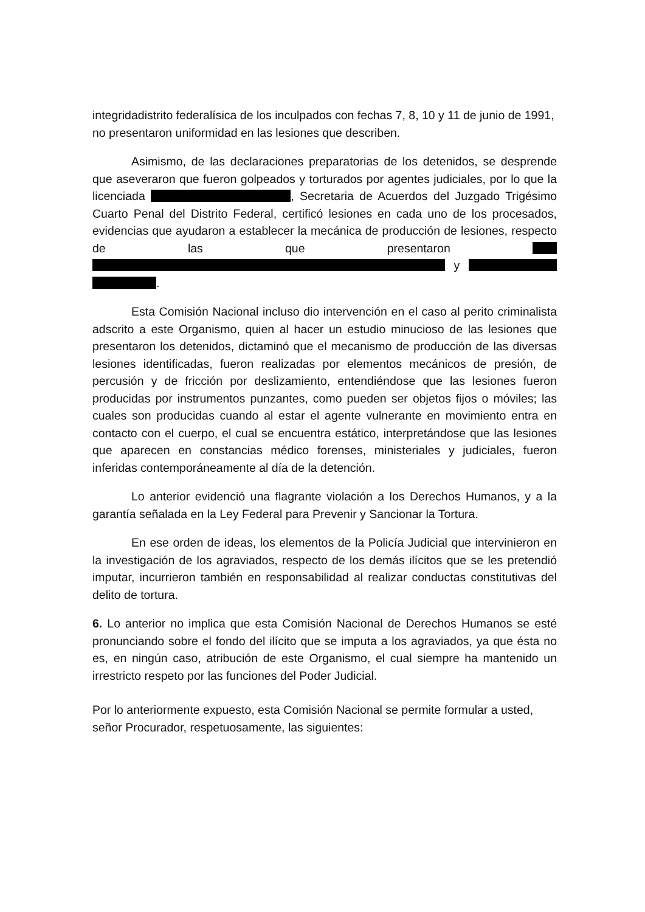integridadistrito federalísica de los inculpados con fechas 7, 8, 10 y 11 de junio de 1991, no presentaron uniformidad en las lesiones que describen.
Asimismo, de las declaraciones preparatorias de los detenidos, se desprende que aseveraron que fueron golpeados y torturados por agentes judiciales, por lo que la licenciada , Secretaria de Acuerdos del Juzgado Trigésimo Cuarto Penal del Distrito Federal, certificó lesiones en cada uno de los procesados, evidencias que ayudaron a establecer la mecánica de producción de lesiones, respecto de las que presentaron y .
Esta Comisión Nacional incluso dio intervención en el caso al perito criminalista adscrito a este Organismo, quien al hacer un estudio minucioso de las lesiones que presentaron los detenidos, dictaminó que el mecanismo de producción de las diversas lesiones identificadas, fueron realizadas por elementos mecánicos de presión, de percusión y de fricción por deslizamiento, entendiéndose que las lesiones fueron producidas por instrumentos punzantes, como pueden ser objetos fijos o móviles; las cuales son producidas cuando al estar el agente vulnerante en movimiento entra en contacto con el cuerpo, el cual se encuentra estático, interpretándose que las lesiones que aparecen en constancias médico forenses, ministeriales y judiciales, fueron inferidas contemporáneamente al día de la detención.
Lo anterior evidenció una flagrante violación a los Derechos Humanos, y a la garantía señalada en la Ley Federal para Prevenir y Sancionar la Tortura.
En ese orden de ideas, los elementos de la Policía Judicial que intervinieron en la investigación de los agraviados, respecto de los demás ilícitos que se les pretendió imputar, incurrieron también en responsabilidad al realizar conductas constitutivas del delito de tortura.
6. Lo anterior no implica que esta Comisión Nacional de Derechos Humanos se esté pronunciando sobre el fondo del ilícito que se imputa a los agraviados, ya que ésta no es, en ningún caso, atribución de este Organismo, el cual siempre ha mantenido un irrestricto respeto por las funciones del Poder Judicial.
Por lo anteriormente expuesto, esta Comisión Nacional se permite formular a usted, señor Procurador, respetuosamente, las siguientes: